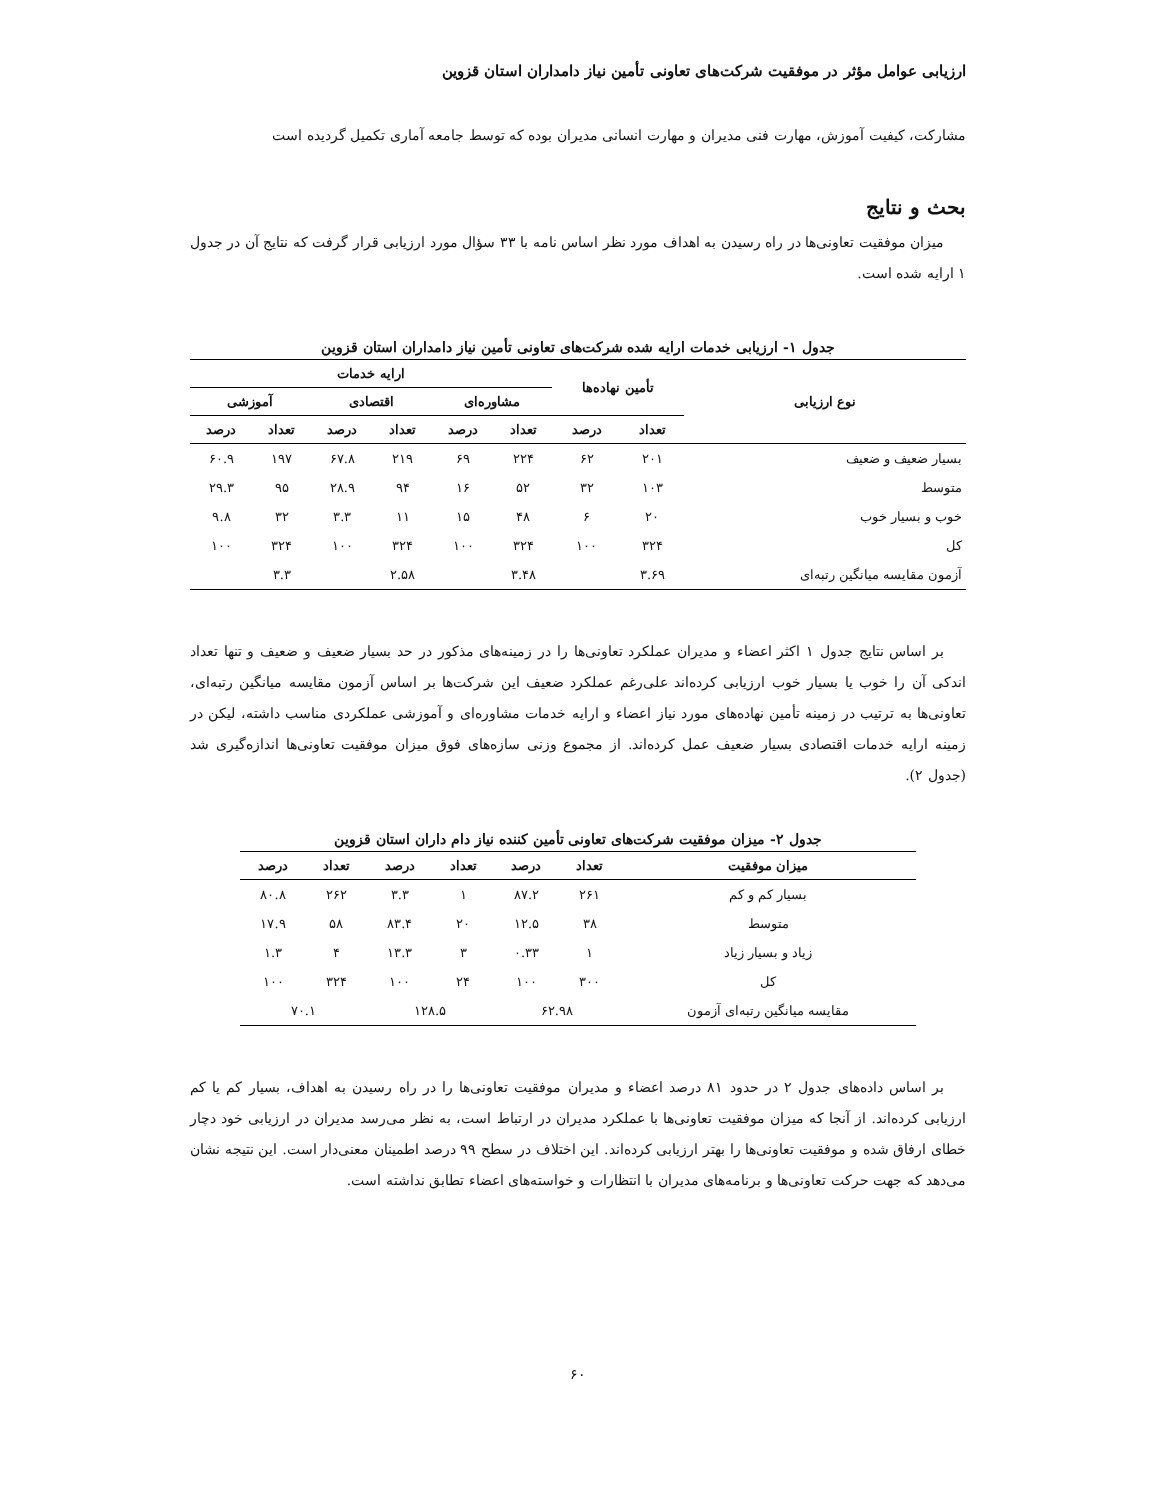ارزیابی عوامل مؤثر در موفقیت شرکت‌های تعاونی تأمین نیاز دامداران استان قزوین
مشارکت، کیفیت آموزش، مهارت فنی مدیران و مهارت انسانی مدیران بوده که توسط جامعه آماری تکمیل گردیده است
بحث و نتایج
میزان موفقیت تعاونی‌ها در راه رسیدن به اهداف مورد نظر اساس نامه با ۳۳ سؤال مورد ارزیابی قرار گرفت که نتایج آن در جدول ۱ ارایه شده است.
جدول ۱- ارزیابی خدمات ارایه شده شرکت‌های تعاونی تأمین نیاز دامداران استان قزوین
| نوع ارزیابی | تأمین نهاده‌ها | | ارایه خدمات | | | | | |
| --- | --- | --- | --- | --- | --- | --- | --- | --- |
| | | | مشاوره‌ای | | اقتصادی | | آموزشی | |
| | تعداد | درصد | تعداد | درصد | تعداد | درصد | تعداد | درصد |
| بسیار ضعیف و ضعیف | ۲۰۱ | ۶۲ | ۲۲۴ | ۶۹ | ۲۱۹ | ۶۷.۸ | ۱۹۷ | ۶۰.۹ |
| متوسط | ۱۰۳ | ۳۲ | ۵۲ | ۱۶ | ۹۴ | ۲۸.۹ | ۹۵ | ۲۹.۳ |
| خوب و بسیار خوب | ۲۰ | ۶ | ۴۸ | ۱۵ | ۱۱ | ۳.۳ | ۳۲ | ۹.۸ |
| کل | ۳۲۴ | ۱۰۰ | ۳۲۴ | ۱۰۰ | ۳۲۴ | ۱۰۰ | ۳۲۴ | ۱۰۰ |
| آزمون مقایسه میانگین رتبه‌ای | ۳.۶۹ | | ۳.۴۸ | | ۲.۵۸ | | ۳.۳ | |
بر اساس نتایج جدول ۱ اکثر اعضاء و مدیران عملکرد تعاونی‌ها را در زمینه‌های مذکور در حد بسیار ضعیف و ضعیف و تنها تعداد اندکی آن را خوب یا بسیار خوب ارزیابی کرده‌اند علی‌رغم عملکرد ضعیف این شرکت‌ها بر اساس آزمون مقایسه میانگین رتبه‌ای، تعاونی‌ها به ترتیب در زمینه تأمین نهاده‌های مورد نیاز اعضاء و ارایه خدمات مشاوره‌ای و آموزشی عملکردی مناسب داشته، لیکن در زمینه ارایه خدمات اقتصادی بسیار ضعیف عمل کرده‌اند. از مجموع وزنی سازه‌های فوق میزان موفقیت تعاونی‌ها اندازه‌گیری شد (جدول ۲).
جدول ۲- میزان موفقیت شرکت‌های تعاونی تأمین کننده نیاز دام داران استان قزوین
| میزان موفقیت | تعداد | درصد | تعداد | درصد | تعداد | درصد |
| --- | --- | --- | --- | --- | --- | --- |
| بسیار کم و کم | ۲۶۱ | ۸۷.۲ | ۱ | ۳.۳ | ۲۶۲ | ۸۰.۸ |
| متوسط | ۳۸ | ۱۲.۵ | ۲۰ | ۸۳.۴ | ۵۸ | ۱۷.۹ |
| زیاد و بسیار زیاد | ۱ | ۰.۳۳ | ۳ | ۱۳.۳ | ۴ | ۱.۳ |
| کل | ۳۰۰ | ۱۰۰ | ۲۴ | ۱۰۰ | ۳۲۴ | ۱۰۰ |
| مقایسه میانگین رتبه‌ای آزمون | ۶۲.۹۸ | | ۱۲۸.۵ | | ۷۰.۱ | |
بر اساس داده‌های جدول ۲ در حدود ۸۱ درصد اعضاء و مدیران موفقیت تعاونی‌ها را در راه رسیدن به اهداف، بسیار کم یا کم ارزیابی کرده‌اند. از آنجا که میزان موفقیت تعاونی‌ها با عملکرد مدیران در ارتباط است، به نظر می‌رسد مدیران در ارزیابی خود دچار خطای ارفاق شده و موفقیت تعاونی‌ها را بهتر ارزیابی کرده‌اند. این اختلاف در سطح ۹۹ درصد اطمینان معنی‌دار است. این نتیجه نشان می‌دهد که جهت حرکت تعاونی‌ها و برنامه‌های مدیران با انتظارات و خواسته‌های اعضاء تطابق نداشته است.
۶۰